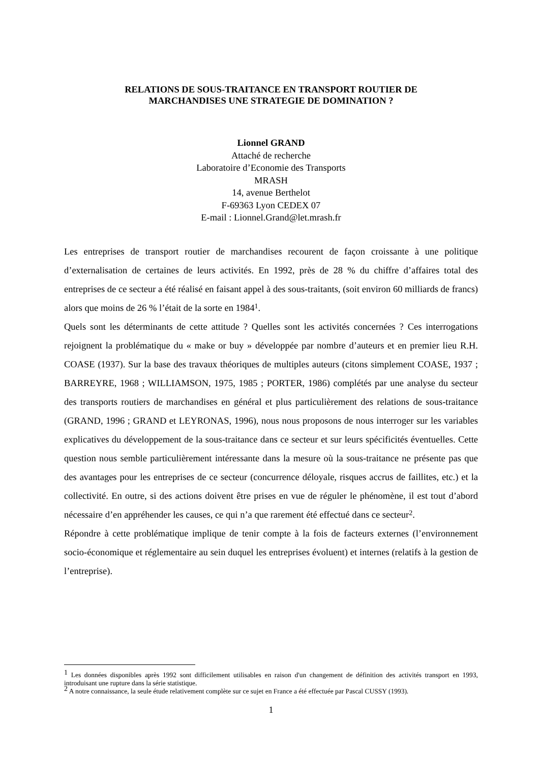RELATIONS DE SOUS-TRAITANCE EN TRANSPORT ROUTIER DE
MARCHANDISES UNE STRATEGIE DE DOMINATION ?
Lionnel GRAND
Attaché de recherche
Laboratoire d’Economie des Transports
MRASH
14, avenue Berthelot
F-69363 Lyon CEDEX 07
E-mail : Lionnel.Grand@let.mrash.fr
Les entreprises de transport routier de marchandises recourent de façon croissante à une politique d’externalisation de certaines de leurs activités. En 1992, près de 28 % du chiffre d’affaires total des entreprises de ce secteur a été réalisé en faisant appel à des sous-traitants, (soit environ 60 milliards de francs) alors que moins de 26 % l’était de la sorte en 1984<sup>1</sup>.
Quels sont les déterminants de cette attitude ? Quelles sont les activités concernées ? Ces interrogations rejoignent la problématique du « make or buy » développée par nombre d’auteurs et en premier lieu R.H. COASE (1937). Sur la base des travaux théoriques de multiples auteurs (citons simplement COASE, 1937 ; BARREYRE, 1968 ; WILLIAMSON, 1975, 1985 ; PORTER, 1986) complétés par une analyse du secteur des transports routiers de marchandises en général et plus particulièrement des relations de sous-traitance (GRAND, 1996 ; GRAND et LEYRONAS, 1996), nous nous proposons de nous interroger sur les variables explicatives du développement de la sous-traitance dans ce secteur et sur leurs spécificités éventuelles. Cette question nous semble particulièrement intéressante dans la mesure où la sous-traitance ne présente pas que des avantages pour les entreprises de ce secteur (concurrence déloyale, risques accrus de faillites, etc.) et la collectivité. En outre, si des actions doivent être prises en vue de réguler le phénomène, il est tout d’abord nécessaire d’en appréhender les causes, ce qui n’a que rarement été effectué dans ce secteur<sup>2</sup>.
Répondre à cette problématique implique de tenir compte à la fois de facteurs externes (l’environnement socio-économique et réglementaire au sein duquel les entreprises évoluent) et internes (relatifs à la gestion de l’entreprise).
<sup>1</sup> Les données disponibles après 1992 sont difficilement utilisables en raison d'un changement de définition des activités transport en 1993, introduisant une rupture dans la série statistique.
<sup>2</sup> A notre connaissance, la seule étude relativement complète sur ce sujet en France a été effectuée par Pascal CUSSY (1993).
1